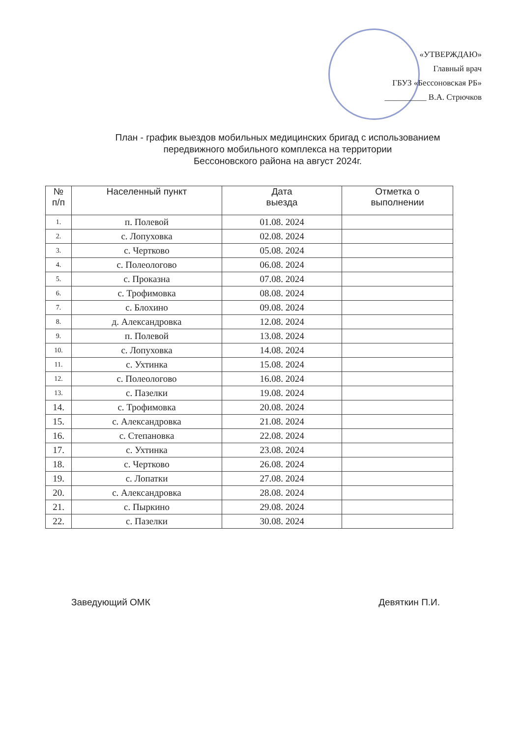«УТВЕРЖДАЮ»
Главный врач
ГБУЗ «Бессоновская РБ»
__________ В.А. Стрючков
План - график выездов мобильных медицинских бригад с использованием
передвижного мобильного комплекса на территории
Бессоновского района на август 2024г.
| № п/п | Населенный пункт | Дата выезда | Отметка о выполнении |
| --- | --- | --- | --- |
| 1. | п. Полевой | 01.08. 2024 | |
| 2. | с. Лопуховка | 02.08. 2024 | |
| 3. | с. Чертково | 05.08. 2024 | |
| 4. | с. Полеологово | 06.08. 2024 | |
| 5. | с. Проказна | 07.08. 2024 | |
| 6. | с. Трофимовка | 08.08. 2024 | |
| 7. | с. Блохино | 09.08. 2024 | |
| 8. | д. Александровка | 12.08. 2024 | |
| 9. | п. Полевой | 13.08. 2024 | |
| 10. | с. Лопуховка | 14.08. 2024 | |
| 11. | с. Ухтинка | 15.08. 2024 | |
| 12. | с. Полеологово | 16.08. 2024 | |
| 13. | с. Пазелки | 19.08. 2024 | |
| 14. | с. Трофимовка | 20.08. 2024 | |
| 15. | с. Александровка | 21.08. 2024 | |
| 16. | с. Степановка | 22.08. 2024 | |
| 17. | с. Ухтинка | 23.08. 2024 | |
| 18. | с. Чертково | 26.08. 2024 | |
| 19. | с. Лопатки | 27.08. 2024 | |
| 20. | с. Александровка | 28.08. 2024 | |
| 21. | с. Пыркино | 29.08. 2024 | |
| 22. | с. Пазелки | 30.08. 2024 | |
Заведующий ОМК Девяткин П.И.